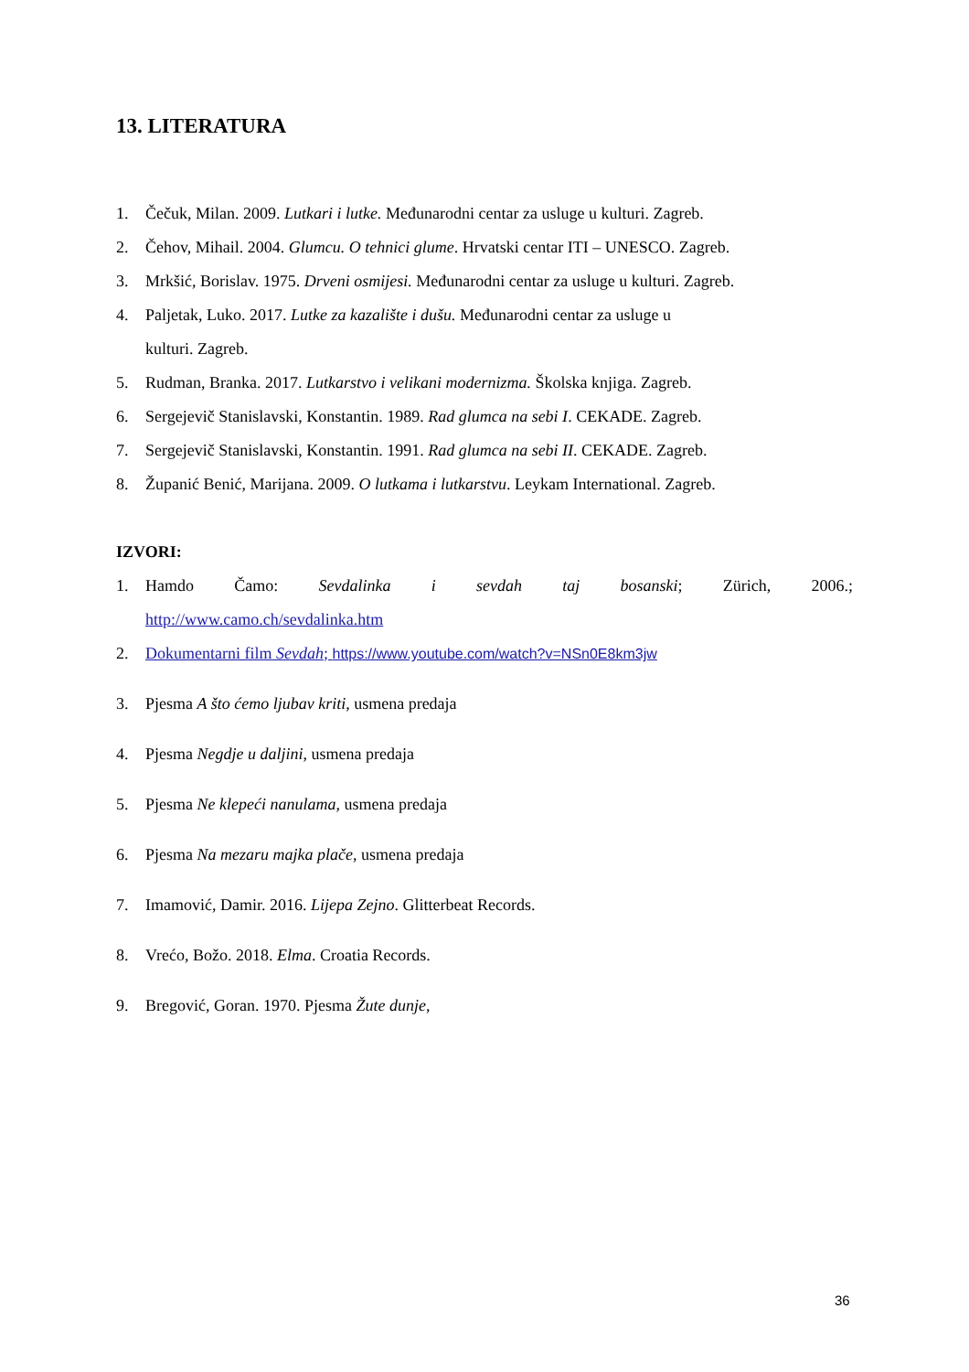13. LITERATURA
1. Čečuk, Milan. 2009. Lutkari i lutke. Međunarodni centar za usluge u kulturi. Zagreb.
2. Čehov, Mihail. 2004. Glumcu. O tehnici glume. Hrvatski centar ITI – UNESCO. Zagreb.
3. Mrkšić, Borislav. 1975. Drveni osmijesi. Međunarodni centar za usluge u kulturi. Zagreb.
4. Paljetak, Luko. 2017. Lutke za kazalište i dušu. Međunarodni centar za usluge u
kulturi. Zagreb.
5. Rudman, Branka. 2017. Lutkarstvo i velikani modernizma. Školska knjiga. Zagreb.
6. Sergejevič Stanislavski, Konstantin. 1989. Rad glumca na sebi I. CEKADE. Zagreb.
7. Sergejevič Stanislavski, Konstantin. 1991. Rad glumca na sebi II. CEKADE. Zagreb.
8. Županić Benić, Marijana. 2009. O lutkama i lutkarstvu. Leykam International. Zagreb.
IZVORI:
1. Hamdo Čamo: Sevdalinka i sevdah taj bosanski; Zürich, 2006.;
http://www.camo.ch/sevdalinka.htm
2. Dokumentarni film Sevdah; https://www.youtube.com/watch?v=NSn0E8km3jw
3. Pjesma A što ćemo ljubav kriti, usmena predaja
4. Pjesma Negdje u daljini, usmena predaja
5. Pjesma Ne klepeći nanulama, usmena predaja
6. Pjesma Na mezaru majka plače, usmena predaja
7. Imamović, Damir. 2016. Lijepa Zejno. Glitterbeat Records.
8. Vrećo, Božo. 2018. Elma. Croatia Records.
9. Bregović, Goran. 1970. Pjesma Žute dunje,
36